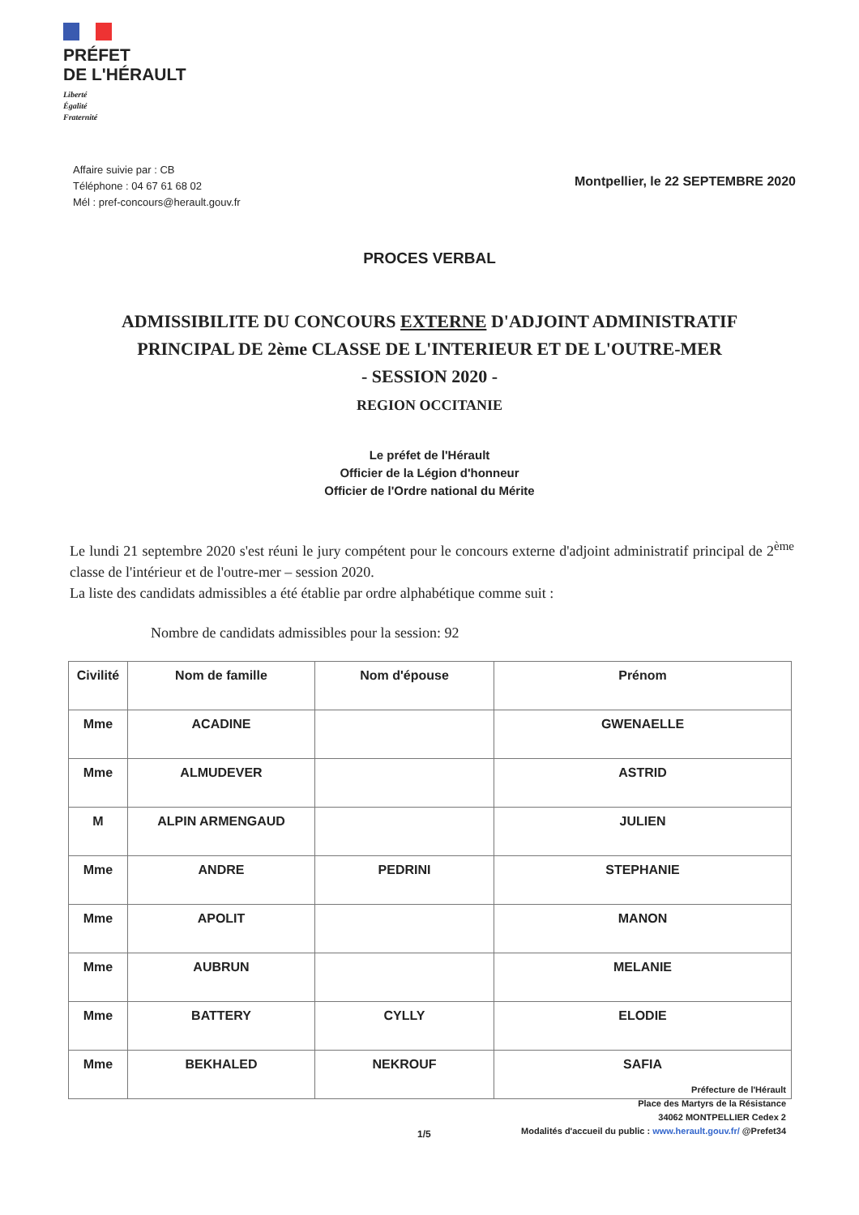PRÉFET
DE L'HÉRAULT
Liberté
Égalité
Fraternité
Affaire suivie par : CB
Téléphone : 04 67 61 68 02
Mél : pref-concours@herault.gouv.fr
Montpellier, le 22 SEPTEMBRE 2020
PROCES VERBAL
ADMISSIBILITE DU CONCOURS EXTERNE D'ADJOINT ADMINISTRATIF
PRINCIPAL DE 2ème CLASSE DE L'INTERIEUR ET DE L'OUTRE-MER
- SESSION 2020 -
REGION OCCITANIE
Le préfet de l'Hérault
Officier de la Légion d'honneur
Officier de l'Ordre national du Mérite
Le lundi 21 septembre 2020 s'est réuni le jury compétent pour le concours externe d'adjoint administratif principal de 2<sup>ème</sup> classe de l'intérieur et de l'outre-mer – session 2020.
La liste des candidats admissibles a été établie par ordre alphabétique comme suit :
Nombre de candidats admissibles pour la session: 92
| Civilité | Nom de famille | Nom d'épouse | Prénom |
| --- | --- | --- | --- |
| Mme | ACADINE | | GWENAELLE |
| Mme | ALMUDEVER | | ASTRID |
| M | ALPIN ARMENGAUD | | JULIEN |
| Mme | ANDRE | PEDRINI | STEPHANIE |
| Mme | APOLIT | | MANON |
| Mme | AUBRUN | | MELANIE |
| Mme | BATTERY | CYLLY | ELODIE |
| Mme | BEKHALED | NEKROUF | SAFIA |
Préfecture de l'Hérault
Place des Martyrs de la Résistance
34062 MONTPELLIER Cedex 2
Modalités d'accueil du public : www.herault.gouv.fr/ @Prefet34
1/5